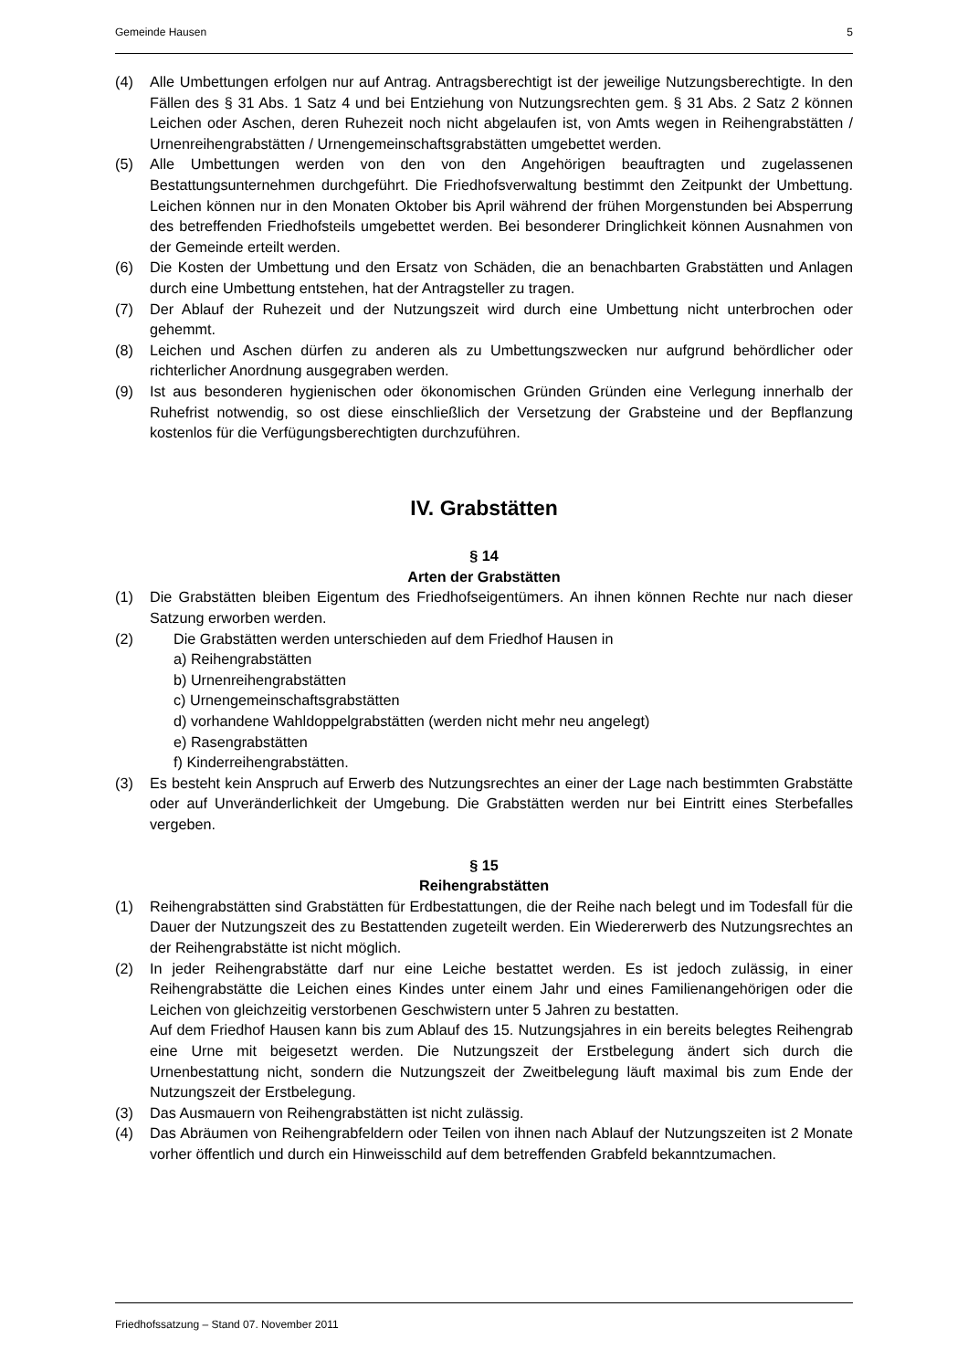Gemeinde Hausen 5
(4) Alle Umbettungen erfolgen nur auf Antrag. Antragsberechtigt ist der jeweilige Nutzungsberechtigte. In den Fällen des § 31 Abs. 1 Satz 4 und bei Entziehung von Nutzungsrechten gem. § 31 Abs. 2 Satz 2 können Leichen oder Aschen, deren Ruhezeit noch nicht abgelaufen ist, von Amts wegen in Reihengrabstätten / Urnenreihengrabstätten / Urnengemeinschaftsgrabstätten umgebettet werden.
(5) Alle Umbettungen werden von den von den Angehörigen beauftragten und zugelassenen Bestattungsunternehmen durchgeführt. Die Friedhofsverwaltung bestimmt den Zeitpunkt der Umbettung. Leichen können nur in den Monaten Oktober bis April während der frühen Morgenstunden bei Absperrung des betreffenden Friedhofsteils umgebettet werden. Bei besonderer Dringlichkeit können Ausnahmen von der Gemeinde erteilt werden.
(6) Die Kosten der Umbettung und den Ersatz von Schäden, die an benachbarten Grabstätten und Anlagen durch eine Umbettung entstehen, hat der Antragsteller zu tragen.
(7) Der Ablauf der Ruhezeit und der Nutzungszeit wird durch eine Umbettung nicht unterbrochen oder gehemmt.
(8) Leichen und Aschen dürfen zu anderen als zu Umbettungszwecken nur aufgrund behördlicher oder richterlicher Anordnung ausgegraben werden.
(9) Ist aus besonderen hygienischen oder ökonomischen Gründen Gründen eine Verlegung innerhalb der Ruhefrist notwendig, so ost diese einschließlich der Versetzung der Grabsteine und der Bepflanzung kostenlos für die Verfügungsberechtigten durchzuführen.
IV. Grabstätten
§ 14
Arten der Grabstätten
(1) Die Grabstätten bleiben Eigentum des Friedhofseigentümers. An ihnen können Rechte nur nach dieser Satzung erworben werden.
(2) Die Grabstätten werden unterschieden auf dem Friedhof Hausen in
a) Reihengrabstätten
b) Urnenreihengrabstätten
c) Urnengemeinschaftsgrabstätten
d) vorhandene Wahldoppelgrabstätten (werden nicht mehr neu angelegt)
e) Rasengrabstätten
f) Kinderreihengrabstätten.
(3) Es besteht kein Anspruch auf Erwerb des Nutzungsrechtes an einer der Lage nach bestimmten Grabstätte oder auf Unveränderlichkeit der Umgebung. Die Grabstätten werden nur bei Eintritt eines Sterbefalles vergeben.
§ 15
Reihengrabstätten
(1) Reihengrabstätten sind Grabstätten für Erdbestattungen, die der Reihe nach belegt und im Todesfall für die Dauer der Nutzungszeit des zu Bestattenden zugeteilt werden. Ein Wiedererwerb des Nutzungsrechtes an der Reihengrabstätte ist nicht möglich.
(2) In jeder Reihengrabstätte darf nur eine Leiche bestattet werden. Es ist jedoch zulässig, in einer Reihengrabstätte die Leichen eines Kindes unter einem Jahr und eines Familienangehörigen oder die Leichen von gleichzeitig verstorbenen Geschwistern unter 5 Jahren zu bestatten.
Auf dem Friedhof Hausen kann bis zum Ablauf des 15. Nutzungsjahres in ein bereits belegtes Reihengrab eine Urne mit beigesetzt werden. Die Nutzungszeit der Erstbelegung ändert sich durch die Urnenbestattung nicht, sondern die Nutzungszeit der Zweitbelegung läuft maximal bis zum Ende der Nutzungszeit der Erstbelegung.
(3) Das Ausmauern von Reihengrabstätten ist nicht zulässig.
(4) Das Abräumen von Reihengrabfeldern oder Teilen von ihnen nach Ablauf der Nutzungszeiten ist 2 Monate vorher öffentlich und durch ein Hinweisschild auf dem betreffenden Grabfeld bekanntzumachen.
Friedhofssatzung – Stand 07. November 2011